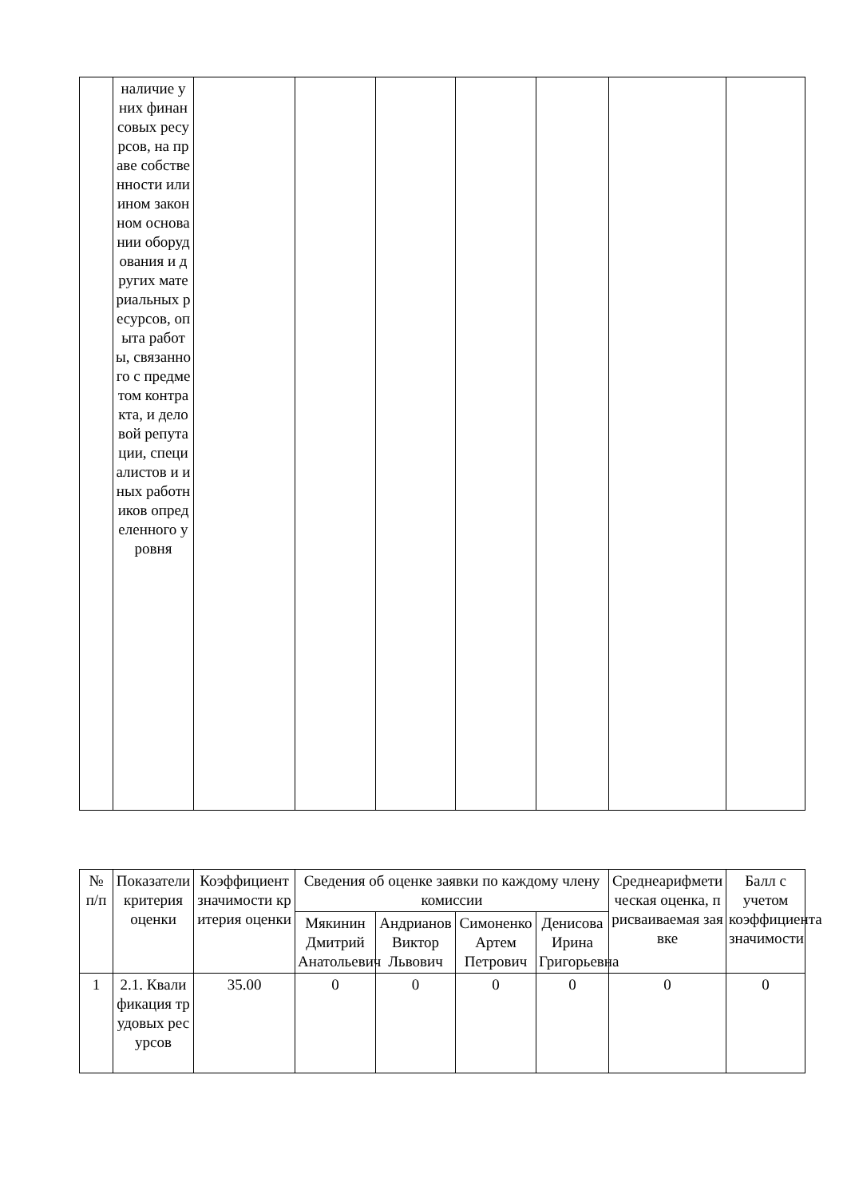| | наличие у них финансовых ресурсов, на праве собственности или ином законном основании оборудования и других материальных ресурсов, опыта работы, связанного с предметом контракта, и деловой репутации, специалистов и иных работников определенного уровня | | | | | | | |
| № п/п | Показатели критерия оценки | Коэффициент значимости критерия оценки | Сведения об оценке заявки по каждому члену комиссии | | | | Среднеарифметическая оценка, присваиваемая заявке | Балл с учетом коэффициента значимости |
| --- | --- | --- | --- | --- | --- | --- | --- | --- |
| | | | Мякинин Дмитрий Анатольевич | Андрианов Виктор Львович | Симоненко Артем Петрович | Денисова Ирина Григорьевна | | |
| 1 | 2.1. Квалификация трудовых ресурсов | 35.00 | 0 | 0 | 0 | 0 | 0 | 0 |